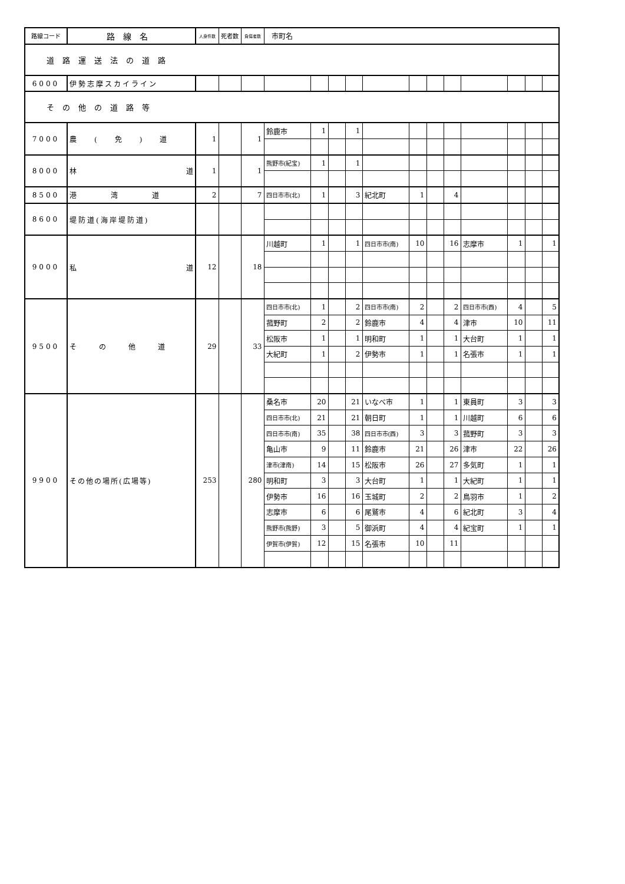| 路線コード | 路線名 | 人身件数 | 死者数 | 負傷者数 | 市町名 | | | | | | | | | | | |
| --- | --- | --- | --- | --- | --- | --- | --- | --- | --- | --- | --- | --- | --- | --- | --- | --- |
| 道路運送法の道路 | | | | | | | | | | | | | | | | |
| 6000 | 伊勢志摩スカイライン | | | | | | | | | | | | | | | |
| その他の道路等 | | | | | | | | | | | | | | | | |
| 7000 | 農(免)道 | 1 | | 1 | 鈴鹿市 | 1 | | 1 | | | | | | | | |
| 8000 | 林 道 | 1 | | 1 | 熊野市(紀宝) | 1 | | 1 | | | | | | | | |
| 8500 | 港湾道 | 2 | | 7 | 四日市市(北) | 1 | | 3 | 紀北町 | 1 | | 4 | | | | |
| 8600 | 堤防道(海岸堤防道) | | | | | | | | | | | | | | | |
| 9000 | 私 道 | 12 | | 18 | 川越町 | 1 | | 1 | 四日市市(南) | 10 | | 16 | 志摩市 | 1 | | 1 |
| 9500 | その他道 | 29 | | 33 | 四日市市(北) | 1 | | 2 | 四日市市(南) | 2 | | 2 | 四日市市(西) | 4 | | 5 |
| | | | | | 菰野町 | 2 | | 2 | 鈴鹿市 | 4 | | 4 | 津市 | 10 | | 11 |
| | | | | | 松阪市 | 1 | | 1 | 明和町 | 1 | | 1 | 大台町 | 1 | | 1 |
| | | | | | 大紀町 | 1 | | 2 | 伊勢市 | 1 | | 1 | 名張市 | 1 | | 1 |
| 9900 | その他の場所(広場等) | 253 | | 280 | 桑名市 | 20 | | 21 | いなべ市 | 1 | | 1 | 東員町 | 3 | | 3 |
| | | | | | 四日市市(北) | 21 | | 21 | 朝日町 | 1 | | 1 | 川越町 | 6 | | 6 |
| | | | | | 四日市市(南) | 35 | | 38 | 四日市市(西) | 3 | | 3 | 菰野町 | 3 | | 3 |
| | | | | | 亀山市 | 9 | | 11 | 鈴鹿市 | 21 | | 26 | 津市 | 22 | | 26 |
| | | | | | 津市(津南) | 14 | | 15 | 松阪市 | 26 | | 27 | 多気町 | 1 | | 1 |
| | | | | | 明和町 | 3 | | 3 | 大台町 | 1 | | 1 | 大紀町 | 1 | | 1 |
| | | | | | 伊勢市 | 16 | | 16 | 玉城町 | 2 | | 2 | 鳥羽市 | 1 | | 2 |
| | | | | | 志摩市 | 6 | | 6 | 尾鷲市 | 4 | | 6 | 紀北町 | 3 | | 4 |
| | | | | | 熊野市(熊野) | 3 | | 5 | 御浜町 | 4 | | 4 | 紀宝町 | 1 | | 1 |
| | | | | | 伊賀市(伊賀) | 12 | | 15 | 名張市 | 10 | | 11 | | | | |